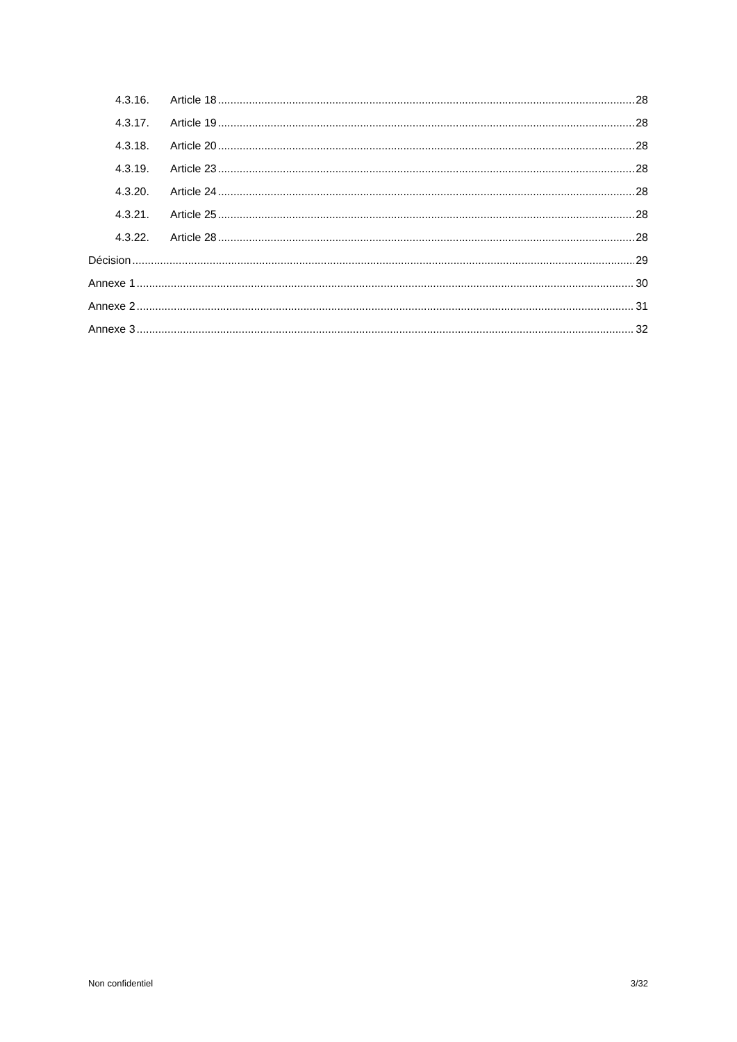4.3.16. Article 18 28
4.3.17. Article 19 28
4.3.18. Article 20 28
4.3.19. Article 23 28
4.3.20. Article 24 28
4.3.21. Article 25 28
4.3.22. Article 28 28
Décision 29
Annexe 1 30
Annexe 2 31
Annexe 3 32
Non confidentiel 3/32